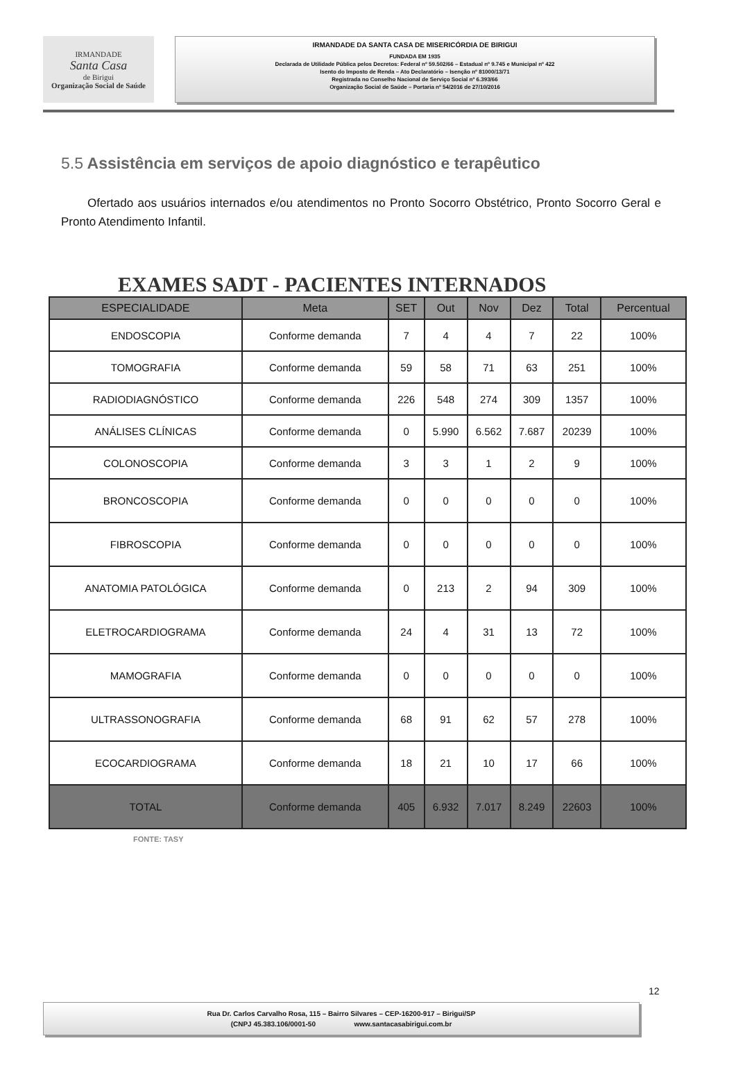IRMANDADE
Santa Casa
de Birigui
Organização Social de Saúde
IRMANDADE DA SANTA CASA DE MISERICÓRDIA DE BIRIGUI
FUNDADA EM 1935
Declarada de Utilidade Pública pelos Decretos: Federal nº 59.502/66 – Estadual nº 9.745 e Municipal nº 422
Isento do Imposto de Renda – Ato Declaratório – Isenção nº 81000/13/71
Registrada no Conselho Nacional de Serviço Social nº 6.393/66
Organização Social de Saúde – Portaria nº 54/2016 de 27/10/2016
5.5 Assistência em serviços de apoio diagnóstico e terapêutico
Ofertado aos usuários internados e/ou atendimentos no Pronto Socorro Obstétrico, Pronto Socorro Geral e Pronto Atendimento Infantil.
EXAMES SADT - PACIENTES INTERNADOS
| ESPECIALIDADE | Meta | SET | Out | Nov | Dez | Total | Percentual |
| --- | --- | --- | --- | --- | --- | --- | --- |
| ENDOSCOPIA | Conforme demanda | 7 | 4 | 4 | 7 | 22 | 100% |
| TOMOGRAFIA | Conforme demanda | 59 | 58 | 71 | 63 | 251 | 100% |
| RADIODIAGNÓSTICO | Conforme demanda | 226 | 548 | 274 | 309 | 1357 | 100% |
| ANÁLISES CLÍNICAS | Conforme demanda | 0 | 5.990 | 6.562 | 7.687 | 20239 | 100% |
| COLONOSCOPIA | Conforme demanda | 3 | 3 | 1 | 2 | 9 | 100% |
| BRONCOSCOPIA | Conforme demanda | 0 | 0 | 0 | 0 | 0 | 100% |
| FIBROSCOPIA | Conforme demanda | 0 | 0 | 0 | 0 | 0 | 100% |
| ANATOMIA PATOLÓGICA | Conforme demanda | 0 | 213 | 2 | 94 | 309 | 100% |
| ELETROCARDIOGRAMA | Conforme demanda | 24 | 4 | 31 | 13 | 72 | 100% |
| MAMOGRAFIA | Conforme demanda | 0 | 0 | 0 | 0 | 0 | 100% |
| ULTRASSONOGRAFIA | Conforme demanda | 68 | 91 | 62 | 57 | 278 | 100% |
| ECOCARDIOGRAMA | Conforme demanda | 18 | 21 | 10 | 17 | 66 | 100% |
| TOTAL | Conforme demanda | 405 | 6.932 | 7.017 | 8.249 | 22603 | 100% |
FONTE: TASY
12
Rua Dr. Carlos Carvalho Rosa, 115 – Bairro Silvares – CEP-16200-917 – Birigui/SP
(CNPJ 45.383.106/0001-50 www.santacasabirigui.com.br